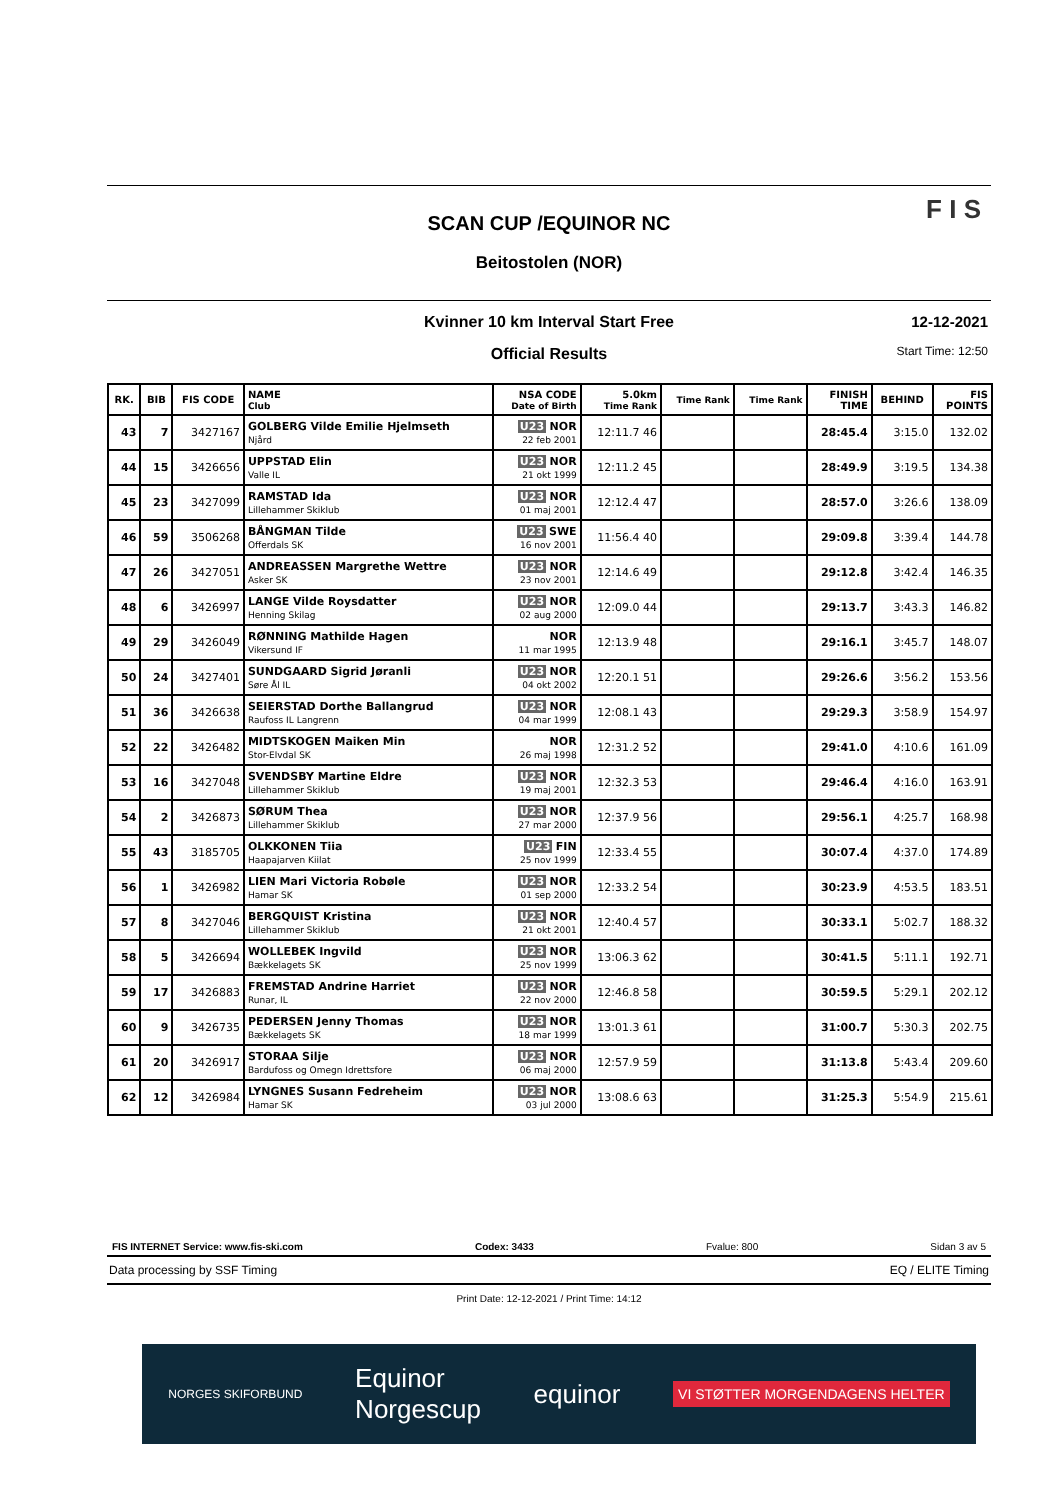SCAN CUP /EQUINOR NC
Beitostolen (NOR)
F I S
Kvinner 10 km Interval Start Free
Official Results
12-12-2021
Start Time: 12:50
| RK. | BIB | FIS CODE | NAME Club | NSA CODE Date of Birth | 5.0km Time Rank | Time Rank | Time Rank | FINISH TIME | BEHIND | FIS POINTS |
| --- | --- | --- | --- | --- | --- | --- | --- | --- | --- | --- |
| 43 | 7 | 3427167 | GOLBERG Vilde Emilie Hjelmseth Njård | U23 NOR 22 feb 2001 | 12:11.7 46 | | | 28:45.4 | 3:15.0 | 132.02 |
| 44 | 15 | 3426656 | UPPSTAD Elin Valle IL | U23 NOR 21 okt 1999 | 12:11.2 45 | | | 28:49.9 | 3:19.5 | 134.38 |
| 45 | 23 | 3427099 | RAMSTAD Ida Lillehammer Skiklub | U23 NOR 01 maj 2001 | 12:12.4 47 | | | 28:57.0 | 3:26.6 | 138.09 |
| 46 | 59 | 3506268 | BÅNGMAN Tilde Offerdals SK | U23 SWE 16 nov 2001 | 11:56.4 40 | | | 29:09.8 | 3:39.4 | 144.78 |
| 47 | 26 | 3427051 | ANDREASSEN Margrethe Wettre Asker SK | U23 NOR 23 nov 2001 | 12:14.6 49 | | | 29:12.8 | 3:42.4 | 146.35 |
| 48 | 6 | 3426997 | LANGE Vilde Roysdatter Henning Skilag | U23 NOR 02 aug 2000 | 12:09.0 44 | | | 29:13.7 | 3:43.3 | 146.82 |
| 49 | 29 | 3426049 | RØNNING Mathilde Hagen Vikersund IF | NOR 11 mar 1995 | 12:13.9 48 | | | 29:16.1 | 3:45.7 | 148.07 |
| 50 | 24 | 3427401 | SUNDGAARD Sigrid Jøranli Søre Ål IL | U23 NOR 04 okt 2002 | 12:20.1 51 | | | 29:26.6 | 3:56.2 | 153.56 |
| 51 | 36 | 3426638 | SEIERSTAD Dorthe Ballangrud Raufoss IL Langrenn | U23 NOR 04 mar 1999 | 12:08.1 43 | | | 29:29.3 | 3:58.9 | 154.97 |
| 52 | 22 | 3426482 | MIDTSKOGEN Maiken Min Stor-Elvdal SK | NOR 26 maj 1998 | 12:31.2 52 | | | 29:41.0 | 4:10.6 | 161.09 |
| 53 | 16 | 3427048 | SVENDSBY Martine Eldre Lillehammer Skiklub | U23 NOR 19 maj 2001 | 12:32.3 53 | | | 29:46.4 | 4:16.0 | 163.91 |
| 54 | 2 | 3426873 | SØRUM Thea Lillehammer Skiklub | U23 NOR 27 mar 2000 | 12:37.9 56 | | | 29:56.1 | 4:25.7 | 168.98 |
| 55 | 43 | 3185705 | OLKKONEN Tiia Haapajarven Kiilat | U23 FIN 25 nov 1999 | 12:33.4 55 | | | 30:07.4 | 4:37.0 | 174.89 |
| 56 | 1 | 3426982 | LIEN Mari Victoria Robøle Hamar SK | U23 NOR 01 sep 2000 | 12:33.2 54 | | | 30:23.9 | 4:53.5 | 183.51 |
| 57 | 8 | 3427046 | BERGQUIST Kristina Lillehammer Skiklub | U23 NOR 21 okt 2001 | 12:40.4 57 | | | 30:33.1 | 5:02.7 | 188.32 |
| 58 | 5 | 3426694 | WOLLEBEK Ingvild Bækkelagets SK | U23 NOR 25 nov 1999 | 13:06.3 62 | | | 30:41.5 | 5:11.1 | 192.71 |
| 59 | 17 | 3426883 | FREMSTAD Andrine Harriet Runar, IL | U23 NOR 22 nov 2000 | 12:46.8 58 | | | 30:59.5 | 5:29.1 | 202.12 |
| 60 | 9 | 3426735 | PEDERSEN Jenny Thomas Bækkelagets SK | U23 NOR 18 mar 1999 | 13:01.3 61 | | | 31:00.7 | 5:30.3 | 202.75 |
| 61 | 20 | 3426917 | STORAA Silje Bardufoss og Omegn Idrettsfore | U23 NOR 06 maj 2000 | 12:57.9 59 | | | 31:13.8 | 5:43.4 | 209.60 |
| 62 | 12 | 3426984 | LYNGNES Susann Fedreheim Hamar SK | U23 NOR 03 jul 2000 | 13:08.6 63 | | | 31:25.3 | 5:54.9 | 215.61 |
FIS INTERNET Service: www.fis-ski.com Codex: 3433 Fvalue: 800 Sidan 3 av 5
Data processing by SSF Timing EQ / ELITE Timing
Print Date: 12-12-2021 / Print Time: 14:12
NORGES SKIFORBUND Equinor
Norgescup equinor VI STØTTER MORGENDAGENS HELTER